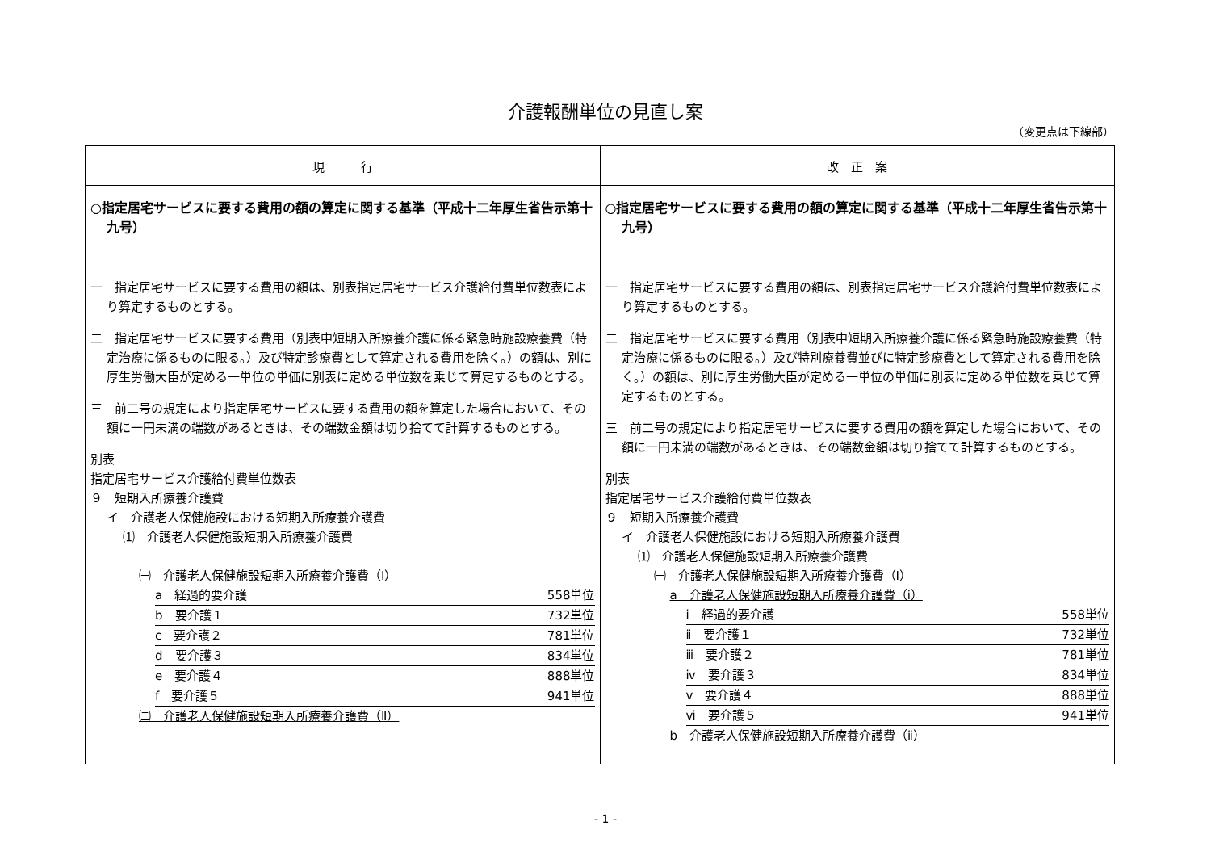介護報酬単位の見直し案
（変更点は下線部）
| 現 行 | 改 正 案 |
| --- | --- |
| ○指定居宅サービスに要する費用の額の算定に関する基準（平成十二年厚生省告示第十九号） 一 指定居宅サービスに要する費用の額は、別表指定居宅サービス介護給付費単位数表により算定するものとする。 二 指定居宅サービスに要する費用（別表中短期入所療養介護に係る緊急時施設療養費（特定治療に係るものに限る。）及び特定診療費として算定される費用を除く。）の額は、別に厚生労働大臣が定める一単位の単価に別表に定める単位数を乗じて算定するものとする。 三 前二号の規定により指定居宅サービスに要する費用の額を算定した場合において、その額に一円未満の端数があるときは、その端数金額は切り捨てて計算するものとする。 別表 指定居宅サービス介護給付費単位数表 ９ 短期入所療養介護費 イ 介護老人保健施設における短期入所療養介護費 ⑴ 介護老人保健施設短期入所療養介護費 ㈠ 介護老人保健施設短期入所療養介護費（Ⅰ） a 経過的要介護 558単位 b 要介護１ 732単位 c 要介護２ 781単位 d 要介護３ 834単位 e 要介護４ 888単位 f 要介護５ 941単位 ㈡ 介護老人保健施設短期入所療養介護費（Ⅱ） | ○指定居宅サービスに要する費用の額の算定に関する基準（平成十二年厚生省告示第十九号） 一 指定居宅サービスに要する費用の額は、別表指定居宅サービス介護給付費単位数表により算定するものとする。 二 指定居宅サービスに要する費用（別表中短期入所療養介護に係る緊急時施設療養費（特定治療に係るものに限る。） 及び特別療養費並びに 特定診療費として算定される費用を除く。）の額は、別に厚生労働大臣が定める一単位の単価に別表に定める単位数を乗じて算定するものとする。 三 前二号の規定により指定居宅サービスに要する費用の額を算定した場合において、その額に一円未満の端数があるときは、その端数金額は切り捨てて計算するものとする。 別表 指定居宅サービス介護給付費単位数表 ９ 短期入所療養介護費 イ 介護老人保健施設における短期入所療養介護費 ⑴ 介護老人保健施設短期入所療養介護費 ㈠ 介護老人保健施設短期入所療養介護費（Ⅰ） a 介護老人保健施設短期入所療養介護費（ⅰ） ⅰ 経過的要介護 558単位 ⅱ 要介護１ 732単位 ⅲ 要介護２ 781単位 ⅳ 要介護３ 834単位 ⅴ 要介護４ 888単位 ⅵ 要介護５ 941単位 b 介護老人保健施設短期入所療養介護費（ⅱ） |
- 1 -